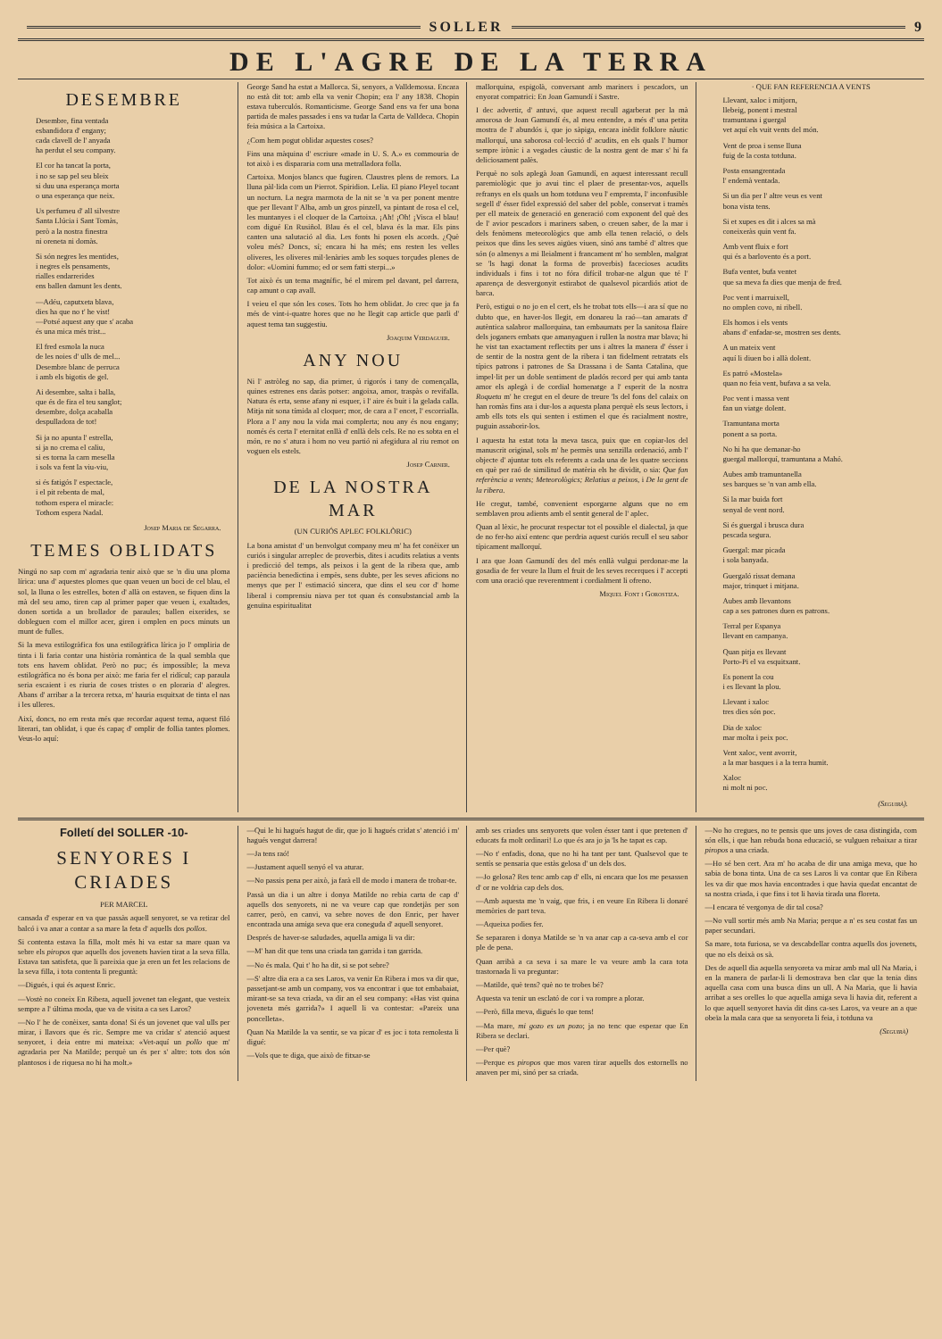SOLLER 9
DE L'AGRE DE LA TERRA
DESEMBRE
Desembre, fina ventada
esbandidora d' engany;
cada clavell de l' anyada
ha perdut el seu company.
El cor ha tancat la porta,
i no se sap pel seu bleix
si duu una esperança morta
o una esperança que neix.
Us perfumeu d' all silvestre
Santa Llúcia i Sant Tomàs,
però a la nostra finestra
ni oreneta ni domàs.
Si són negres les mentides,
i negres els pensaments,
rialles endarrerides
ens ballen damunt les dents.
—Adéu, caputxeta blava,
dies ha que no t' he vist!
—Potsé aquest any que s' acaba
és una mica més trist...
El fred esmola la nuca
de les noies d' ulls de mel...
Desembre blanc de perruca
i amb els bigotis de gel.
Ai desembre, salta i balla,
que és de fira el teu sanglot;
desembre, dolça acaballa
despulladora de tot!
Si ja no apunta l' estrella,
si ja no crema el caliu,
si es torna la carn mesella
i sols va fent la viu-viu,
si és fatigós l' espectacle,
i el pit rebenta de mal,
tothom espera el miracle:
Tothom espera Nadal.
Josep Maria de Segarra.
TEMES OBLIDATS
Ningú no sap com m' agradaria tenir això que se 'n diu una ploma lírica: una d' aquestes plomes que quan veuen un boci de cel blau, el sol, la lluna o les estrelles, boten d' allà on estaven, se fiquen dins la mà del seu amo, tiren cap al primer paper que veuen i, exaltades, donen sortida a un brollador de paraules; ballen eixerides, se dobleguen com el millor acer, giren i omplen en pocs minuts un munt de fulles.
Si la meva estilogràfica fos una estilogràfica lírica jo l' ompliria de tinta i li faria contar una història romàntica de la qual sembla que tots ens havem oblidat. Però no puc; és impossible; la meva estilogràfica no és bona per això: me faria fer el ridícul; cap paraula seria escaient i es riuria de coses tristes o en ploraria d' alegres. Abans d' arribar a la tercera retxa, m' hauria esquitxat de tinta el nas i les ulleres.
Així, doncs, no em resta més que recordar aquest tema, aquest filó literari, tan oblidat, i que és capaç d' omplir de follia tantes plomes. Veus-lo aquí:
George Sand ha estat a Mallorca. Si, senyors, a Valldemossa. Encara no està dit tot: amb ella va venir Chopin; era l' any 1838. Chopin estava tuberculós. Romanticisme. George Sand ens va fer una bona partida de males passades i ens va tudar la Carta de Valldeca. Chopin feia música a la Cartoixa.
¿Com hem pogut oblidar aquestes coses?
Fins una màquina d' escriure «made in U. S. A.» es commouria de tot això i es dispararia com una metralladora folla.
Cartoixa. Monjos blancs que fugiren. Claustres plens de remors. La lluna pàl·lida com un Pierrot. Spiridion. Lelia. El piano Pleyel tocant un nocturn. La negra marmota de la nit se 'n va per ponent mentre que per llevant l' Alba, amb un gros pinzell, va pintant de rosa el cel, les muntanyes i el cloquer de la Cartoixa. ¡Ah! ¡Oh! ¡Visca el blau! com digué En Rusiñol. Blau és el cel, blava és la mar. Els pins canten una salutació al dia. Les fonts hi posen els acords. ¿Què voleu més? Doncs, sí; encara hi ha més; ens resten les velles oliveres, les oliveres mil·lenàries amb les soques torçudes plenes de dolor: «Uomini fummo; ed or sem fatti sterpi...»
Tot això és un tema magnífic, bé el mirem pel davant, pel darrera, cap amunt o cap avall.
I veieu el que són les coses. Tots ho hem oblidat. Jo crec que ja fa més de vint-i-quatre hores que no he llegit cap article que parli d' aquest tema tan suggestiu.
Joaquim Verdaguer.
ANY NOU
Ni l' astròleg no sap, dia primer, ú rigorós i tany de començalla, quines estrenes ens daràs potser: angoixa, amor, traspàs o revifalla. Natura és erta, sense afany ni esquer, i l' aire és buit i la gelada calla. Mitja nit sona tímida al cloquer; mor, de cara a l' encet, l' escorrialla. Plora a l' any nou la vida mai complerta; nou any és nou engany; només és certa l' eternitat enllà d' enllà dels cels. Re no es sobta en el món, re no s' atura i hom no veu partió ni afegidura al riu remot on voguen els estels.
Josep Carner.
DE LA NOSTRA MAR
(UN CURIÓS APLEC FOLKLÒRIC)
La bona amistat d' un benvolgut company meu m' ha fet conèixer un curiós i singular arreplec de proverbis, dites i acudits relatius a vents i predicció del temps, als peixos i la gent de la ribera que, amb paciència benedictina i empès, sens dubte, per les seves aficions no menys que per l' estimació sincera, que dins el seu cor d' home liberal i comprensiu niava per tot quan és consubstancial amb la genuïna espiritualitat
mallorquina, espigolà, conversant amb mariners i pescadors, un enyorat compatrici: En Joan Gamundí i Sastre.
I dec advertir, d' antuvi, que aquest recull agarberat per la mà amorosa de Joan Gamundí és, al meu entendre, a més d' una petita mostra de l' abundós i, que jo sàpiga, encara inèdit folklore nàutic mallorquí, una saborosa col·lecció d' acudits, en els quals l' humor sempre irònic i a vegades càustic de la nostra gent de mar s' hi fa deliciosament palès.
Perquè no sols aplegà Joan Gamundí, en aquest interessant recull paremiològic que jo avui tinc el plaer de presentar-vos, aquells refranys en els quals un hom totduna veu l' empremta, l' inconfusible segell d' ésser fidel expressió del saber del poble, conservat i tramès per ell mateix de generació en generació com exponent del què des de l' avior pescadors i mariners saben, o creuen saber, de la mar i dels fenòmens meteorològics que amb ella tenen relació, o dels peixos que dins les seves aigües viuen, sinó ans també d' altres que són (o almenys a mi lleialment i francament m' ho semblen, malgrat se 'ls hagi donat la forma de proverbis) facecioses acudits individuals i fins i tot no fóra difícil trobar-ne algun que té l' aparença de desvergonyit estirabot de qualsevol picardiós atiot de barca.
Però, estigui o no jo en el cert, els he trobat tots ells—i ara sí que no dubto que, en haver-los llegit, em donareu la raó—tan amarats d' autèntica salabror mallorquina, tan embaumats per la sanitosa flaire dels joganers embats que amanyaguen i rullen la nostra mar blava; hi he vist tan exactament reflectits per uns i altres la manera d' ésser i de sentir de la nostra gent de la ribera i tan fidelment retratats els típics patrons i patrones de Sa Drassana i de Santa Catalina, que impel·lit per un doble sentiment de pladós record per qui amb tanta amor els aplegà i de cordial homenatge a l' esperit de la nostra Roqueta m' he cregut en el deure de treure 'ls del fons del calaix on han romàs fins ara i dur-los a aquesta plana perquè els seus lectors, i amb ells tots els qui senten i estimen el que és racialment nostre, puguin assaborir-los.
I aquesta ha estat tota la meva tasca, puix que en copiar-los del manuscrit original, sols m' he permès una senzilla ordenació, amb l' objecte d' ajuntar tots els referents a cada una de les quatre seccions en què per raó de similitud de matèria els he dividit, o sia: Que fan referència a vents; Meteorològics; Relatius a peixos, i De la gent de la ribera.
He cregut, també, convenient esporgarne alguns que no em semblaven prou adients amb el sentit general de l' aplec.
Quan al lèxic, he procurat respectar tot el possible el dialectal, ja que de no fer-ho així entenc que perdria aquest curiós recull el seu sabor típicament mallorquí.
I ara que Joan Gamundí des del més enllà vulgui perdonar-me la gosadia de fer veure la llum el fruit de les seves recerques i l' accepti com una oració que reverentment i cordialment li ofreno.
Miquel Font i Gorostiza.
· QUE FAN REFERENCIA A VENTS
Llevant, xaloc i mitjorn,
llebeig, ponent i mestral
tramuntana i guergal
vet aquí els vuit vents del món.
Vent de proa i sense lluna
fuig de la costa totduna.
Posta ensangrentada
l' endemà ventada.
Si un dia per l' altre veus es vent
bona vista tens.
Si et xupes es dit i alces sa mà
coneixeràs quin vent fa.
Amb vent fluix e fort
qui és a barlovento és a port.
Bufa ventet, bufa ventet
que sa meva fa dies que menja de fred.
Poc vent i marruixell,
no omplen covo, ni ribell.
Els homos i els vents
abans d' enfadar-se, mostren ses dents.
A un mateix vent
aquí li diuen bo i allà dolent.
Es patró «Mostela»
quan no feia vent, bufava a sa vela.
Poc vent i massa vent
fan un viatge dolent.
Tramuntana morta
ponent a sa porta.
No hi ha que demanar-ho
guergal mallorquí, tramuntana a Mahó.
Aubes amb tramuntanella
ses barques se 'n van amb ella.
Si la mar buida fort
senyal de vent nord.
Si és guergal i brusca dura
pescada segura.
Guergal: mar picada
i sola banyada.
Guergaló rissat demana
major, trinquet i mitjana.
Aubes amb llevantons
cap a ses patrones duen es patrons.
Terral per Espanya
llevant en campanya.
Quan pitja es llevant
Porto-Pi el va esquitxant.
Es ponent la cou
i es llevant la plou.
Llevant i xaloc
tres dies són poc.
Dia de xaloc
mar molta i peix poc.
Vent xaloc, vent avorrit,
a la mar basques i a la terra humit.
Xaloc
ni molt ni poc.
(Seguirà).
Folletí del SOLLER -10-
SENYORES I CRIADES
PER MARCEL
cansada d' esperar en va que passàs aquell senyoret, se va retirar del balcó i va anar a contar a sa mare la feta d' aquells dos pollos.
Si contenta estava la filla, molt més hi va estar sa mare quan va sebre els piropos que aquells dos jovenets havien tirat a la seva filla. Estava tan satisfeta, que li pareixia que ja eren un fet les relacions de la seva filla, i tota contenta li preguntà:
—Digués, i qui és aquest Enric.
—Vostè no coneix En Ribera, aquell jovenet tan elegant, que vesteix sempre a l' última moda, que va de visita a ca ses Laros?
—No l' he de conèixer, santa dona! Si és un jovenet que val ulls per mirar, i llavors que és ric. Sempre me va cridar s' atenció aquest senyoret, i deia entre mi mateixa: «Vet-aquí un pollo que m' agradaria per Na Matilde; perquè un és per s' altre: tots dos són plantosos i de riquesa no hi ha molt.»
—Qui le hi hagués hagut de dir, que jo li hagués cridat s' atenció i m' hagués vengut darrera!
—Ja tens raó!
—Justament aquell senyó el va aturar.
—No passis pena per això, ja farà ell de modo i manera de trobar-te.
Passà un dia i un altre i donya Matilde no rebia carta de cap d' aquells dos senyorets, ni ne va veure cap que rondetjàs per son carrer, però, en canvi, va sebre noves de don Enric, per haver encontrada una amiga seva que era coneguda d' aquell senyoret.
Després de haver-se saludades, aquella amiga li va dir:
—M' han dit que tens una criada tan garrida i tan garrida.
—No és mala. Qui t' ho ha dit, si se pot sebre?
—S' altre dia era a ca ses Laros, va venir En Ribera i mos va dir que, passetjant-se amb un company, vos va encontrar i que tot embabaiat, mirant-se sa teva criada, va dir an el seu company: «Has vist quina jovenetа més garrida?» I aquell li va contestar: «Pareix una poncelleta».
Quan Na Matilde la va sentir, se va picar d' es joc i tota remolesta li digué:
—Vols que te diga, que això de fitxar-se
amb ses criades uns senyorets que volen ésser tant i que pretenen d' educats fa molt ordinari! Lo que és ara jo ja 'ls he tapat es cap.
—No t' enfadis, dona, que no hi ha tant per tant. Qualsevol que te sentís se pensaria que estàs gelosa d' un dels dos.
—Jo gelosa? Res tenc amb cap d' ells, ni encara que los me pesassen d' or ne voldria cap dels dos.
—Amb aquesta me 'n vaig, que fris, i en veure En Ribera li donaré memòries de part teva.
—Aqueixa podies fer.
Se separaren i donya Matilde se 'n va anar cap a ca-seva amb el cor ple de pena.
Quan arribà a ca seva i sa mare le va veure amb la cara tota trastornada li va preguntar:
—Matilde, què tens? què no te trobes bé?
Aquesta va tenir un esclató de cor i va rompre a plorar.
—Però, filla meva, digués lo que tens!
—Ma mare, mi gozo es un pozo; ja no tenc que esperar que En Ribera se declari.
—Per què?
—Perque es piropos que mos varen tirar aquells dos estornells no anaven per mi, sinó per sa criada.
—No ho cregues, no te pensis que uns joves de casa distingida, com són ells, i que han rebuda bona educació, se vulguen rebaixar a tirar piropos a una criada.
—Ho sé ben cert. Ara m' ho acaba de dir una amiga meva, que ho sabia de bona tinta. Una de ca ses Laros li va contar que En Ribera les va dir que mos havia encontrades i que havia quedat encantat de sa nostra criada, i que fins i tot li havia tirada una floreta.
—I encara té vergonya de dir tal cosa?
—No vull sortir més amb Na Maria; perque a n' es seu costat fas un paper secundari.
Sa mare, tota furiosa, se va descabdellar contra aquells dos jovenets, que no els deixà os sà.
Des de aquell dia aquella senyoreta va mirar amb mal ull Na Maria, i en la manera de parlar-li li demostrava ben clar que la tenia dins aquella casa com una busca dins un ull. A Na Maria, que li havia arribat a ses orelles lo que aquella amiga seva li havia dit, referent a lo que aquell senyoret havia dit dins ca-ses Laros, va veure an a que obeïa la mala cara que sa senyoreta li feia, i totduna va
(Seguirà)